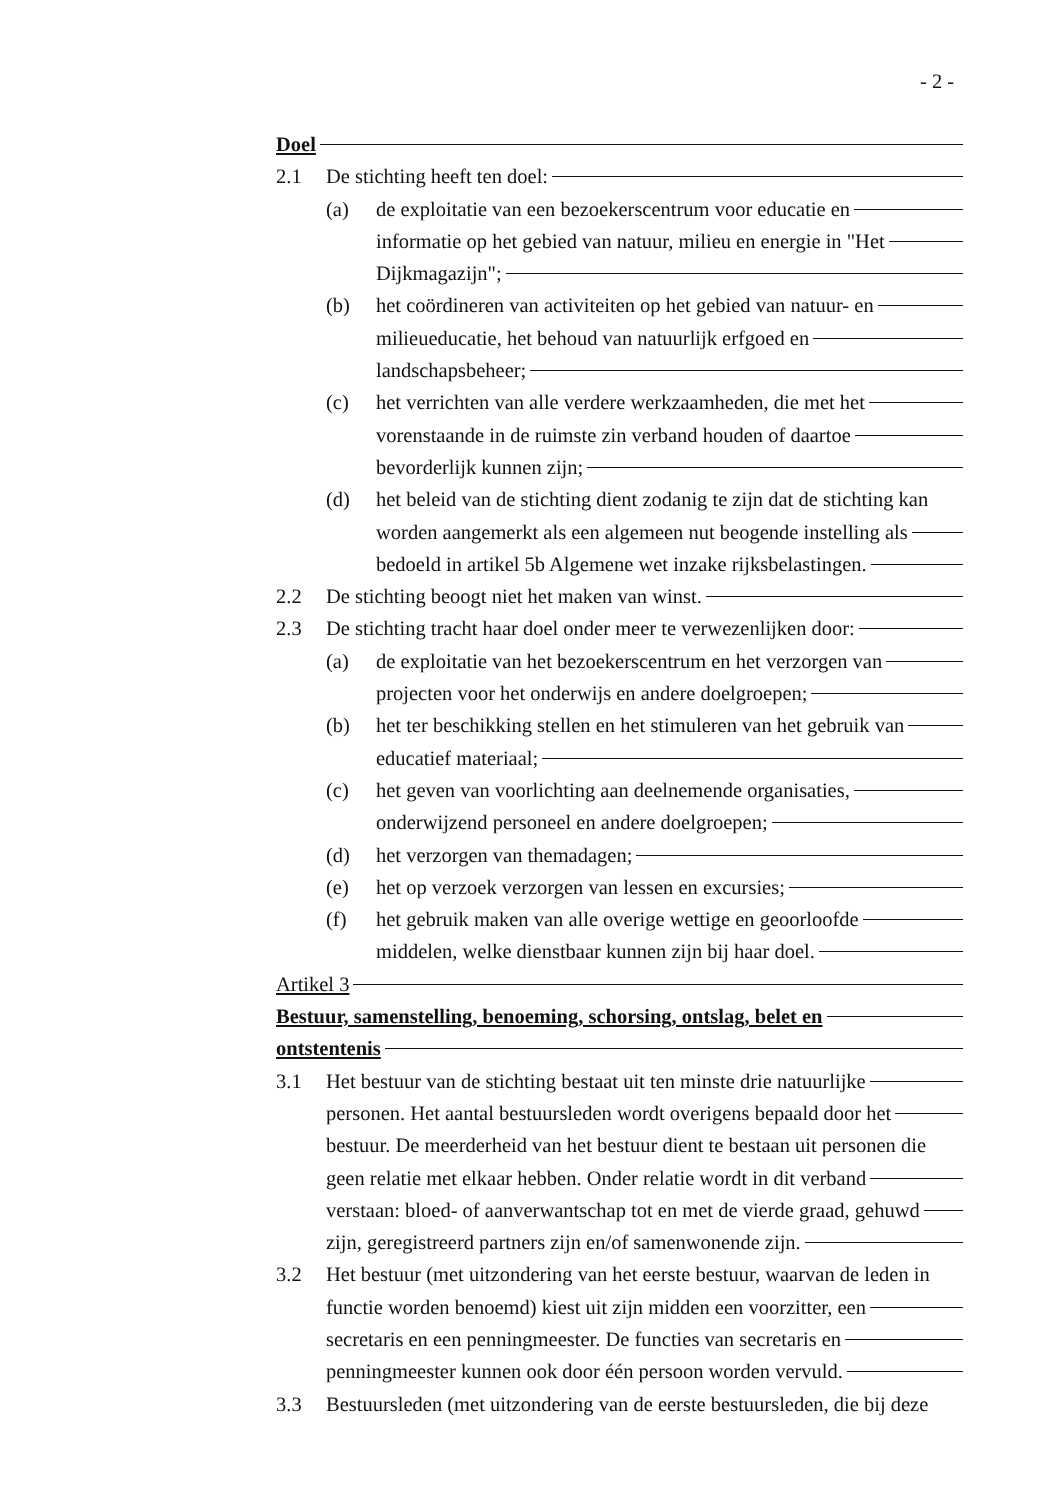- 2 -
Doel
2.1 De stichting heeft ten doel:
(a) de exploitatie van een bezoekerscentrum voor educatie en
informatie op het gebied van natuur, milieu en energie in "Het
Dijkmagazijn";
(b) het coördineren van activiteiten op het gebied van natuur- en
milieueducatie, het behoud van natuurlijk erfgoed en
landschapsbeheer;
(c) het verrichten van alle verdere werkzaamheden, die met het
vorenstaande in de ruimste zin verband houden of daartoe
bevorderlijk kunnen zijn;
(d) het beleid van de stichting dient zodanig te zijn dat de stichting kan
worden aangemerkt als een algemeen nut beogende instelling als
bedoeld in artikel 5b Algemene wet inzake rijksbelastingen.
2.2 De stichting beoogt niet het maken van winst.
2.3 De stichting tracht haar doel onder meer te verwezenlijken door:
(a) de exploitatie van het bezoekerscentrum en het verzorgen van
projecten voor het onderwijs en andere doelgroepen;
(b) het ter beschikking stellen en het stimuleren van het gebruik van
educatief materiaal;
(c) het geven van voorlichting aan deelnemende organisaties,
onderwijzend personeel en andere doelgroepen;
(d) het verzorgen van themadagen;
(e) het op verzoek verzorgen van lessen en excursies;
(f) het gebruik maken van alle overige wettige en geoorloofde
middelen, welke dienstbaar kunnen zijn bij haar doel.
Artikel 3
Bestuur, samenstelling, benoeming, schorsing, ontslag, belet en
ontstentenis
3.1 Het bestuur van de stichting bestaat uit ten minste drie natuurlijke
personen. Het aantal bestuursleden wordt overigens bepaald door het
bestuur. De meerderheid van het bestuur dient te bestaan uit personen die
geen relatie met elkaar hebben. Onder relatie wordt in dit verband
verstaan: bloed- of aanverwantschap tot en met de vierde graad, gehuwd
zijn, geregistreerd partners zijn en/of samenwonende zijn.
3.2 Het bestuur (met uitzondering van het eerste bestuur, waarvan de leden in
functie worden benoemd) kiest uit zijn midden een voorzitter, een
secretaris en een penningmeester. De functies van secretaris en
penningmeester kunnen ook door één persoon worden vervuld.
3.3 Bestuursleden (met uitzondering van de eerste bestuursleden, die bij deze